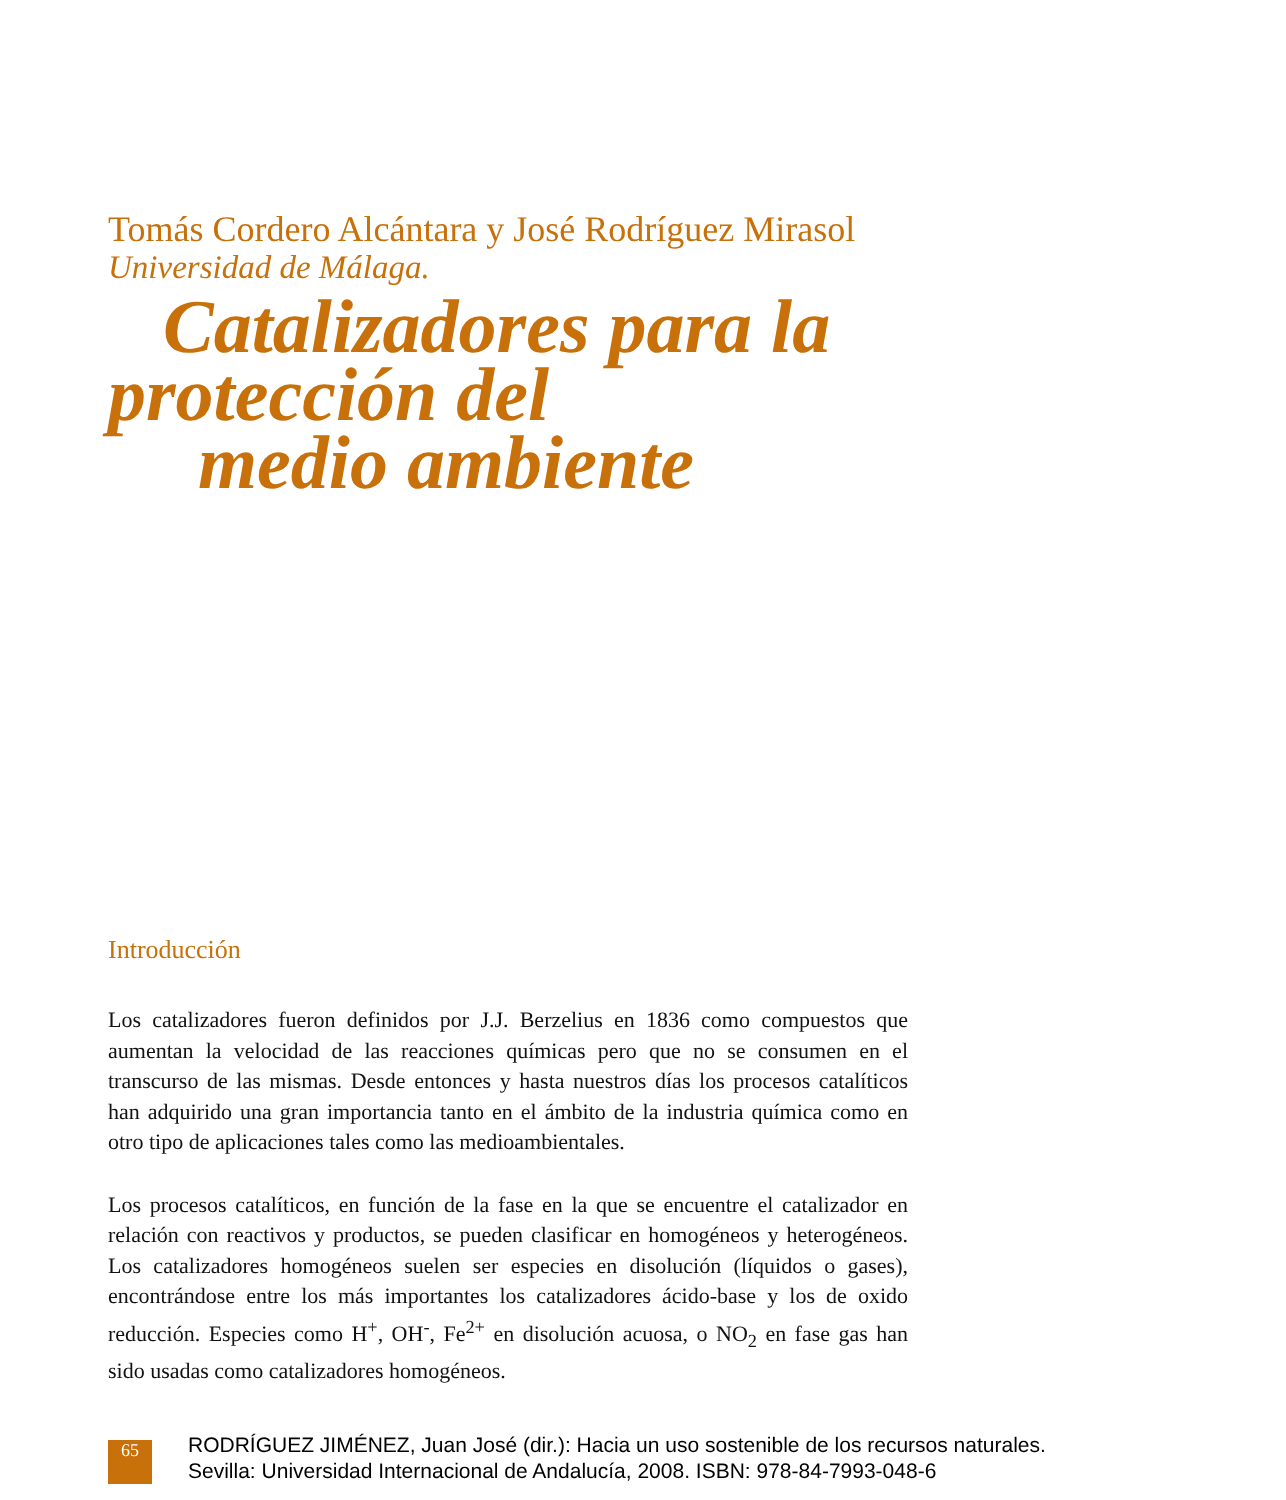Tomás Cordero Alcántara y José Rodríguez Mirasol
Universidad de Málaga.
Catalizadores para la
protección del
medio ambiente
Introducción
Los catalizadores fueron definidos por J.J. Berzelius en 1836 como compuestos que aumentan la velocidad de las reacciones químicas pero que no se consumen en el transcurso de las mismas. Desde entonces y hasta nuestros días los procesos catalíticos han adquirido una gran importancia tanto en el ámbito de la industria química como en otro tipo de aplicaciones tales como las medioambientales.
Los procesos catalíticos, en función de la fase en la que se encuentre el catalizador en relación con reactivos y productos, se pueden clasificar en homogéneos y heterogéneos. Los catalizadores homogéneos suelen ser especies en disolución (líquidos o gases), encontrándose entre los más importantes los catalizadores ácido-base y los de oxido reducción. Especies como H<sup>+</sup>, OH<sup>-</sup>, Fe<sup>2+</sup> en disolución acuosa, o NO<sub>2</sub> en fase gas han sido usadas como catalizadores homogéneos.
65
RODRÍGUEZ JIMÉNEZ, Juan José (dir.): Hacia un uso sostenible de los recursos naturales.
Sevilla: Universidad Internacional de Andalucía, 2008. ISBN: 978-84-7993-048-6